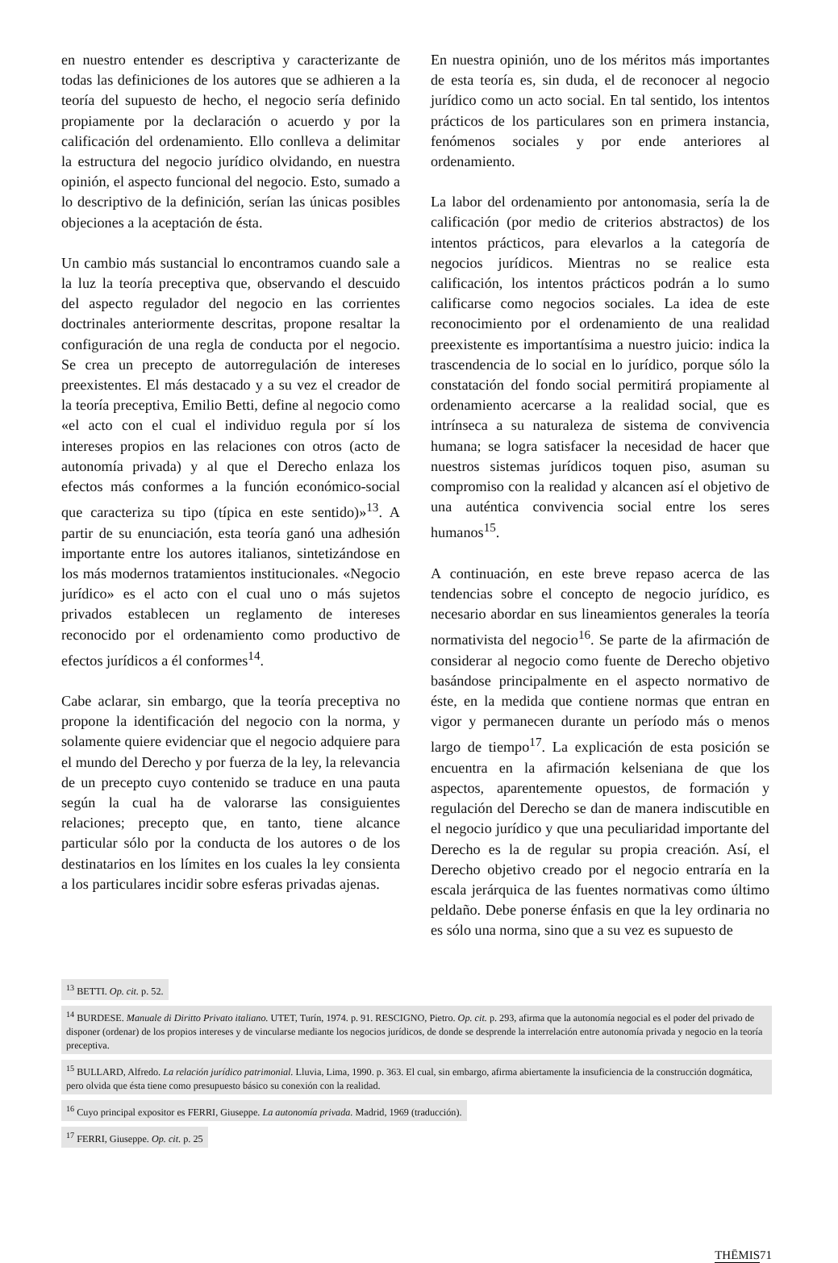en nuestro entender es descriptiva y caracterizante de todas las definiciones de los autores que se adhieren a la teoría del supuesto de hecho, el negocio sería definido propiamente por la declaración o acuerdo y por la calificación del ordenamiento. Ello conlleva a delimitar la estructura del negocio jurídico olvidando, en nuestra opinión, el aspecto funcional del negocio. Esto, sumado a lo descriptivo de la definición, serían las únicas posibles objeciones a la aceptación de ésta.
Un cambio más sustancial lo encontramos cuando sale a la luz la teoría preceptiva que, observando el descuido del aspecto regulador del negocio en las corrientes doctrinales anteriormente descritas, propone resaltar la configuración de una regla de conducta por el negocio. Se crea un precepto de autorregulación de intereses preexistentes. El más destacado y a su vez el creador de la teoría preceptiva, Emilio Betti, define al negocio como «el acto con el cual el individuo regula por sí los intereses propios en las relaciones con otros (acto de autonomía privada) y al que el Derecho enlaza los efectos más conformes a la función económico-social que caracteriza su tipo (típica en este sentido)»<sup>13</sup>. A partir de su enunciación, esta teoría ganó una adhesión importante entre los autores italianos, sintetizándose en los más modernos tratamientos institucionales. «Negocio jurídico» es el acto con el cual uno o más sujetos privados establecen un reglamento de intereses reconocido por el ordenamiento como productivo de efectos jurídicos a él conformes<sup>14</sup>.
Cabe aclarar, sin embargo, que la teoría preceptiva no propone la identificación del negocio con la norma, y solamente quiere evidenciar que el negocio adquiere para el mundo del Derecho y por fuerza de la ley, la relevancia de un precepto cuyo contenido se traduce en una pauta según la cual ha de valorarse las consiguientes relaciones; precepto que, en tanto, tiene alcance particular sólo por la conducta de los autores o de los destinatarios en los límites en los cuales la ley consienta a los particulares incidir sobre esferas privadas ajenas.
En nuestra opinión, uno de los méritos más importantes de esta teoría es, sin duda, el de reconocer al negocio jurídico como un acto social. En tal sentido, los intentos prácticos de los particulares son en primera instancia, fenómenos sociales y por ende anteriores al ordenamiento.
La labor del ordenamiento por antonomasia, sería la de calificación (por medio de criterios abstractos) de los intentos prácticos, para elevarlos a la categoría de negocios jurídicos. Mientras no se realice esta calificación, los intentos prácticos podrán a lo sumo calificarse como negocios sociales. La idea de este reconocimiento por el ordenamiento de una realidad preexistente es importantísima a nuestro juicio: indica la trascendencia de lo social en lo jurídico, porque sólo la constatación del fondo social permitirá propiamente al ordenamiento acercarse a la realidad social, que es intrínseca a su naturaleza de sistema de convivencia humana; se logra satisfacer la necesidad de hacer que nuestros sistemas jurídicos toquen piso, asuman su compromiso con la realidad y alcancen así el objetivo de una auténtica convivencia social entre los seres humanos<sup>15</sup>.
A continuación, en este breve repaso acerca de las tendencias sobre el concepto de negocio jurídico, es necesario abordar en sus lineamientos generales la teoría normativista del negocio<sup>16</sup>. Se parte de la afirmación de considerar al negocio como fuente de Derecho objetivo basándose principalmente en el aspecto normativo de éste, en la medida que contiene normas que entran en vigor y permanecen durante un período más o menos largo de tiempo<sup>17</sup>. La explicación de esta posición se encuentra en la afirmación kelseniana de que los aspectos, aparentemente opuestos, de formación y regulación del Derecho se dan de manera indiscutible en el negocio jurídico y que una peculiaridad importante del Derecho es la de regular su propia creación. Así, el Derecho objetivo creado por el negocio entraría en la escala jerárquica de las fuentes normativas como último peldaño. Debe ponerse énfasis en que la ley ordinaria no es sólo una norma, sino que a su vez es supuesto de
<sup>13</sup> BETTI. Op. cit. p. 52.
<sup>14</sup> BURDESE. Manuale di Diritto Privato italiano. UTET, Turín, 1974. p. 91. RESCIGNO, Pietro. Op. cit. p. 293, afirma que la autonomía negocial es el poder del privado de disponer (ordenar) de los propios intereses y de vincularse mediante los negocios jurídicos, de donde se desprende la interrelación entre autonomía privada y negocio en la teoría preceptiva.
<sup>15</sup> BULLARD, Alfredo. La relación jurídico patrimonial. Lluvia, Lima, 1990. p. 363. El cual, sin embargo, afirma abiertamente la insuficiencia de la construcción dogmática, pero olvida que ésta tiene como presupuesto básico su conexión con la realidad.
<sup>16</sup> Cuyo principal expositor es FERRI, Giuseppe. La autonomía privada. Madrid, 1969 (traducción).
<sup>17</sup> FERRI, Giuseppe. Op. cit. p. 25
THĒMIS 71